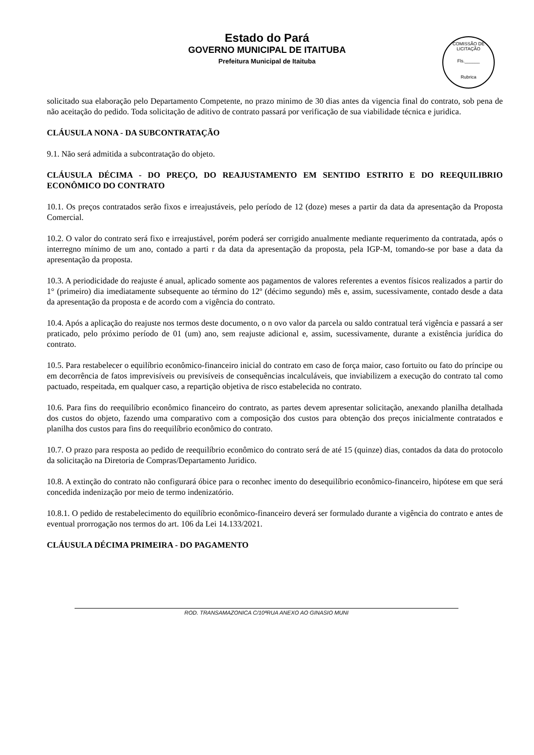Estado do Pará
GOVERNO MUNICIPAL DE ITAITUBA
Prefeitura Municipal de Itaituba
COMISSÃO DE LICITAÇÃO
Fls.______
Rubrica
solicitado sua elaboração pelo Departamento Competente, no prazo minimo de 30 dias antes da vigencia final do contrato, sob pena de não aceitação do pedido. Toda solicitação de aditivo de contrato passará por verificação de sua viabilidade técnica e juridica.
CLÁUSULA NONA - DA SUBCONTRATAÇÃO
9.1. Não será admitida a subcontratação do objeto.
CLÁUSULA DÉCIMA - DO PREÇO, DO REAJUSTAMENTO EM SENTIDO ESTRITO E DO REEQUILIBRIO ECONÔMICO DO CONTRATO
10.1. Os preços contratados serão fixos e irreajustáveis, pelo período de 12 (doze) meses a partir da data da apresentação da Proposta Comercial.
10.2. O valor do contrato será fixo e irreajustável, porém poderá ser corrigido anualmente mediante requerimento da contratada, após o interregno mínimo de um ano, contado a parti r da data da apresentação da proposta, pela IGP-M, tomando-se por base a data da apresentação da proposta.
10.3. A periodicidade do reajuste é anual, aplicado somente aos pagamentos de valores referentes a eventos físicos realizados a partir do 1° (primeiro) dia imediatamente subsequente ao término do 12º (décimo segundo) mês e, assim, sucessivamente, contado desde a data da apresentação da proposta e de acordo com a vigência do contrato.
10.4. Após a aplicação do reajuste nos termos deste documento, o n ovo valor da parcela ou saldo contratual terá vigência e passará a ser praticado, pelo próximo período de 01 (um) ano, sem reajuste adicional e, assim, sucessivamente, durante a existência jurídica do contrato.
10.5. Para restabelecer o equilíbrio econômico-financeiro inicial do contrato em caso de força maior, caso fortuito ou fato do príncipe ou em decorrência de fatos imprevisíveis ou previsíveis de consequências incalculáveis, que inviabilizem a execução do contrato tal como pactuado, respeitada, em qualquer caso, a repartição objetiva de risco estabelecida no contrato.
10.6. Para fins do reequilíbrio econômico financeiro do contrato, as partes devem apresentar solicitação, anexando planilha detalhada dos custos do objeto, fazendo uma comparativo com a composição dos custos para obtenção dos preços inicialmente contratados e planilha dos custos para fins do reequilíbrio econômico do contrato.
10.7. O prazo para resposta ao pedido de reequilíbrio econômico do contrato será de até 15 (quinze) dias, contados da data do protocolo da solicitação na Diretoria de Compras/Departamento Juridico.
10.8. A extinção do contrato não configurará óbice para o reconhec imento do desequilíbrio econômico-financeiro, hipótese em que será concedida indenização por meio de termo indenizatório.
10.8.1. O pedido de restabelecimento do equilíbrio econômico-financeiro deverá ser formulado durante a vigência do contrato e antes de eventual prorrogação nos termos do art. 106 da Lei 14.133/2021.
CLÁUSULA DÉCIMA PRIMEIRA - DO PAGAMENTO
ROD. TRANSAMAZONICA C/10ªRUA ANEXO AO GINASIO MUNI